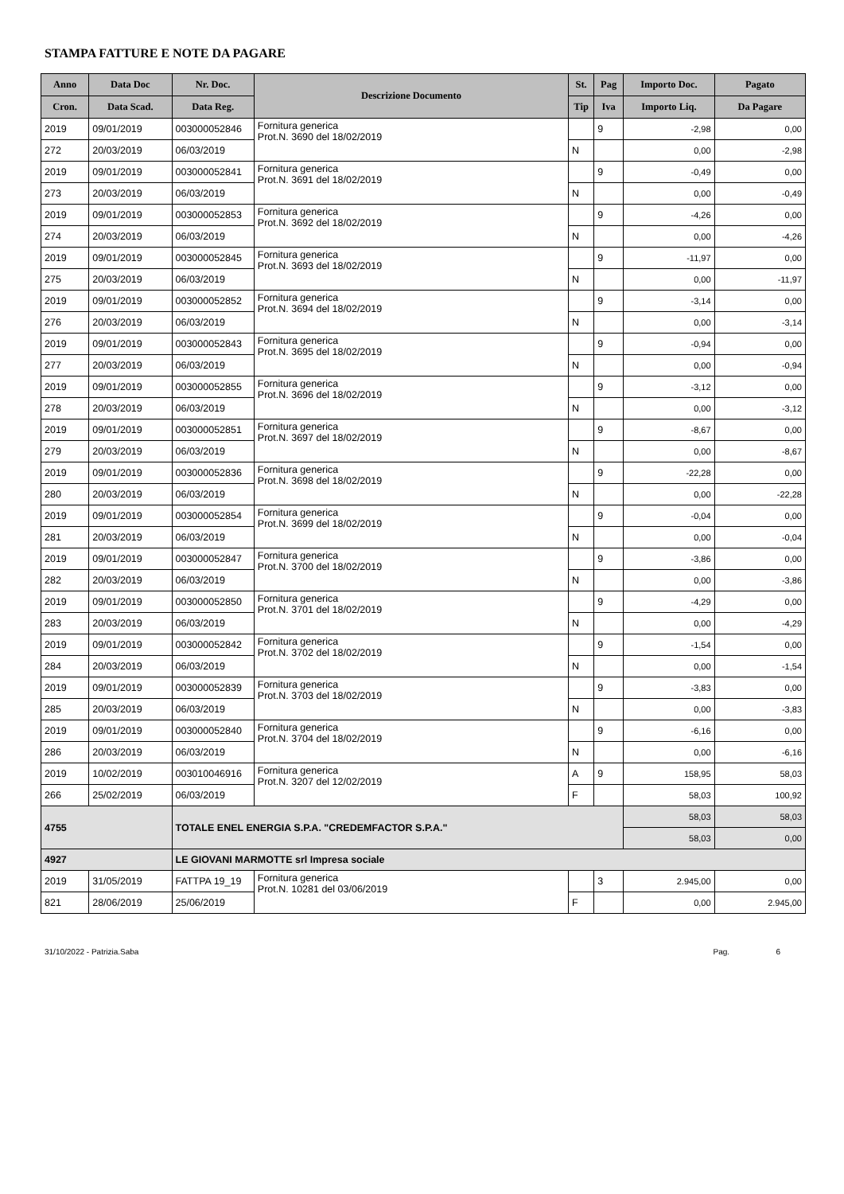STAMPA FATTURE E NOTE DA PAGARE
| Anno | Data Doc | Nr. Doc. | Descrizione Documento | St. | Pag | Importo Doc. | Pagato |
| --- | --- | --- | --- | --- | --- | --- | --- |
| Cron. | Data Scad. | Data Reg. | | Tip | Iva | Importo Liq. | Da Pagare |
| 2019 | 09/01/2019 | 003000052846 | Fornitura generica Prot.N. 3690 del 18/02/2019 | | 9 | -2,98 | 0,00 |
| 272 | 20/03/2019 | 06/03/2019 | | N | | 0,00 | -2,98 |
| 2019 | 09/01/2019 | 003000052841 | Fornitura generica Prot.N. 3691 del 18/02/2019 | | 9 | -0,49 | 0,00 |
| 273 | 20/03/2019 | 06/03/2019 | | N | | 0,00 | -0,49 |
| 2019 | 09/01/2019 | 003000052853 | Fornitura generica Prot.N. 3692 del 18/02/2019 | | 9 | -4,26 | 0,00 |
| 274 | 20/03/2019 | 06/03/2019 | | N | | 0,00 | -4,26 |
| 2019 | 09/01/2019 | 003000052845 | Fornitura generica Prot.N. 3693 del 18/02/2019 | | 9 | -11,97 | 0,00 |
| 275 | 20/03/2019 | 06/03/2019 | | N | | 0,00 | -11,97 |
| 2019 | 09/01/2019 | 003000052852 | Fornitura generica Prot.N. 3694 del 18/02/2019 | | 9 | -3,14 | 0,00 |
| 276 | 20/03/2019 | 06/03/2019 | | N | | 0,00 | -3,14 |
| 2019 | 09/01/2019 | 003000052843 | Fornitura generica Prot.N. 3695 del 18/02/2019 | | 9 | -0,94 | 0,00 |
| 277 | 20/03/2019 | 06/03/2019 | | N | | 0,00 | -0,94 |
| 2019 | 09/01/2019 | 003000052855 | Fornitura generica Prot.N. 3696 del 18/02/2019 | | 9 | -3,12 | 0,00 |
| 278 | 20/03/2019 | 06/03/2019 | | N | | 0,00 | -3,12 |
| 2019 | 09/01/2019 | 003000052851 | Fornitura generica Prot.N. 3697 del 18/02/2019 | | 9 | -8,67 | 0,00 |
| 279 | 20/03/2019 | 06/03/2019 | | N | | 0,00 | -8,67 |
| 2019 | 09/01/2019 | 003000052836 | Fornitura generica Prot.N. 3698 del 18/02/2019 | | 9 | -22,28 | 0,00 |
| 280 | 20/03/2019 | 06/03/2019 | | N | | 0,00 | -22,28 |
| 2019 | 09/01/2019 | 003000052854 | Fornitura generica Prot.N. 3699 del 18/02/2019 | | 9 | -0,04 | 0,00 |
| 281 | 20/03/2019 | 06/03/2019 | | N | | 0,00 | -0,04 |
| 2019 | 09/01/2019 | 003000052847 | Fornitura generica Prot.N. 3700 del 18/02/2019 | | 9 | -3,86 | 0,00 |
| 282 | 20/03/2019 | 06/03/2019 | | N | | 0,00 | -3,86 |
| 2019 | 09/01/2019 | 003000052850 | Fornitura generica Prot.N. 3701 del 18/02/2019 | | 9 | -4,29 | 0,00 |
| 283 | 20/03/2019 | 06/03/2019 | | N | | 0,00 | -4,29 |
| 2019 | 09/01/2019 | 003000052842 | Fornitura generica Prot.N. 3702 del 18/02/2019 | | 9 | -1,54 | 0,00 |
| 284 | 20/03/2019 | 06/03/2019 | | N | | 0,00 | -1,54 |
| 2019 | 09/01/2019 | 003000052839 | Fornitura generica Prot.N. 3703 del 18/02/2019 | | 9 | -3,83 | 0,00 |
| 285 | 20/03/2019 | 06/03/2019 | | N | | 0,00 | -3,83 |
| 2019 | 09/01/2019 | 003000052840 | Fornitura generica Prot.N. 3704 del 18/02/2019 | | 9 | -6,16 | 0,00 |
| 286 | 20/03/2019 | 06/03/2019 | | N | | 0,00 | -6,16 |
| 2019 | 10/02/2019 | 003010046916 | Fornitura generica Prot.N. 3207 del 12/02/2019 | A | 9 | 158,95 | 58,03 |
| 266 | 25/02/2019 | 06/03/2019 | | F | | 58,03 | 100,92 |
| 4755 | | TOTALE ENEL ENERGIA S.P.A. "CREDEMFACTOR S.P.A." | | | | 58,03 | 58,03 |
| | | | | | | 58,03 | 0,00 |
| 4927 | | LE GIOVANI MARMOTTE srl Impresa sociale | | | | | |
| 2019 | 31/05/2019 | FATTPA 19_19 | Fornitura generica Prot.N. 10281 del 03/06/2019 | | 3 | 2.945,00 | 0,00 |
| 821 | 28/06/2019 | 25/06/2019 | | F | | 0,00 | 2.945,00 |
31/10/2022 - Patrizia.Saba Pag. 6